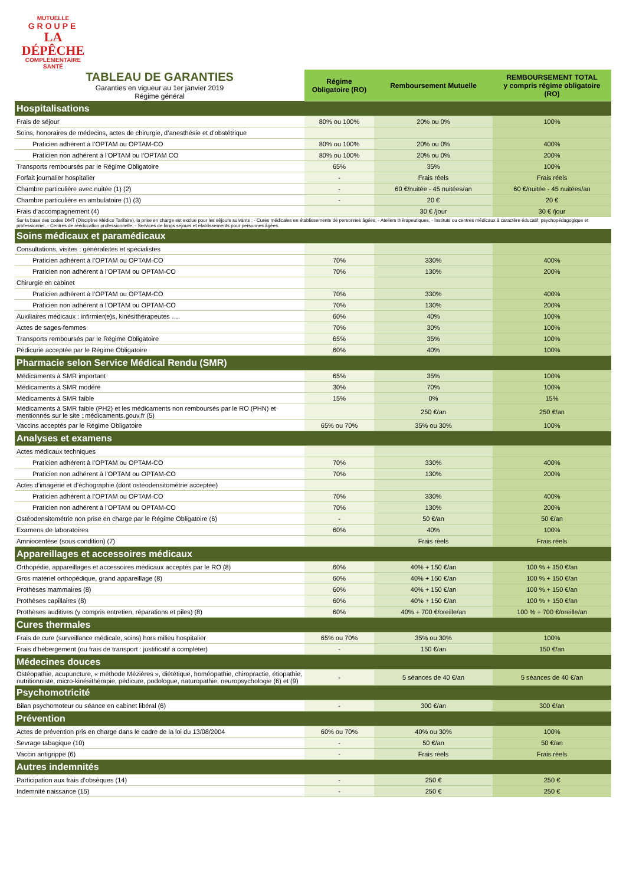MUTUELLE
GROUPE
LA DÉPÊCHE
COMPLÉMENTAIRE SANTÉ
| TABLEAU DE GARANTIES Garanties en vigueur au 1er janvier 2019 Régime général | Régime Obligatoire (RO) | Remboursement Mutuelle | REMBOURSEMENT TOTAL y compris régime obligatoire (RO) |
| Hospitalisations | | | |
| Frais de séjour | 80% ou 100% | 20% ou 0% | 100% |
| Soins, honoraires de médecins, actes de chirurgie, d’anesthésie et d’obstétrique | | | |
| Praticien adhérent à l’OPTAM ou OPTAM-CO | 80% ou 100% | 20% ou 0% | 400% |
| Praticien non adhérent à l’OPTAM ou l’OPTAM CO | 80% ou 100% | 20% ou 0% | 200% |
| Transports remboursés par le Régime Obligatoire | 65% | 35% | 100% |
| Forfait journalier hospitalier | - | Frais réels | Frais réels |
| Chambre particulière avec nuitée (1) (2) | - | 60 €/nuitée - 45 nuitées/an | 60 €/nuitée - 45 nuitées/an |
| Chambre particulière en ambulatoire (1) (3) | - | 20 € | 20 € |
| Frais d’accompagnement (4) | | 30 € /jour | 30 € /jour |
| Sur la base des codes DMT (Discipline Médico Tarifaire), la prise en charge est exclue pour les séjours suivants : - Cures médicales en établissements de personnes âgées, - Ateliers thérapeutiques, - Instituts ou centres médicaux à caractère éducatif, psychopédagogique et professionnel, - Centres de rééducation professionnelle, - Services de longs séjours et établissements pour personnes âgées. | | | |
| Soins médicaux et paramédicaux | | | |
| Consultations, visites : généralistes et spécialistes | | | |
| Praticien adhérent à l’OPTAM ou OPTAM-CO | 70% | 330% | 400% |
| Praticien non adhérent à l’OPTAM ou OPTAM-CO | 70% | 130% | 200% |
| Chirurgie en cabinet | | | |
| Praticien adhérent à l’OPTAM ou OPTAM-CO | 70% | 330% | 400% |
| Praticien non adhérent à l’OPTAM ou OPTAM-CO | 70% | 130% | 200% |
| Auxiliaires médicaux : infirmier(e)s, kinésithérapeutes …. | 60% | 40% | 100% |
| Actes de sages-femmes | 70% | 30% | 100% |
| Transports remboursés par le Régime Obligatoire | 65% | 35% | 100% |
| Pédicurie acceptée par le Régime Obligatoire | 60% | 40% | 100% |
| Pharmacie selon Service Médical Rendu (SMR) | | | |
| Médicaments à SMR important | 65% | 35% | 100% |
| Médicaments à SMR modéré | 30% | 70% | 100% |
| Médicaments à SMR faible | 15% | 0% | 15% |
| Médicaments à SMR faible (PH2) et les médicaments non remboursés par le RO (PHN) et mentionnés sur le site : médicaments.gouv.fr (5) | | 250 €/an | 250 €/an |
| Vaccins acceptés par le Régime Obligatoire | 65% ou 70% | 35% ou 30% | 100% |
| Analyses et examens | | | |
| Actes médicaux techniques | | | |
| Praticien adhérent à l’OPTAM ou OPTAM-CO | 70% | 330% | 400% |
| Praticien non adhérent à l’OPTAM ou OPTAM-CO | 70% | 130% | 200% |
| Actes d’imagerie et d’échographie (dont ostéodensitométrie acceptée) | | | |
| Praticien adhérent à l’OPTAM ou OPTAM-CO | 70% | 330% | 400% |
| Praticien non adhérent à l’OPTAM ou OPTAM-CO | 70% | 130% | 200% |
| Ostéodensitométrie non prise en charge par le Régime Obligatoire (6) | - | 50 €/an | 50 €/an |
| Examens de laboratoires | 60% | 40% | 100% |
| Amniocentèse (sous condition) (7) | | Frais réels | Frais réels |
| Appareillages et accessoires médicaux | | | |
| Orthopédie, appareillages et accessoires médicaux acceptés par le RO (8) | 60% | 40% + 150 €/an | 100 % + 150 €/an |
| Gros matériel orthopédique, grand appareillage (8) | 60% | 40% + 150 €/an | 100 % + 150 €/an |
| Prothèses mammaires (8) | 60% | 40% + 150 €/an | 100 % + 150 €/an |
| Prothèses capillaires (8) | 60% | 40% + 150 €/an | 100 % + 150 €/an |
| Prothèses auditives (y compris entretien, réparations et piles) (8) | 60% | 40% + 700 €/oreille/an | 100 % + 700 €/oreille/an |
| Cures thermales | | | |
| Frais de cure (surveillance médicale, soins) hors milieu hospitalier | 65% ou 70% | 35% ou 30% | 100% |
| Frais d’hébergement (ou frais de transport : justificatif à compléter) | - | 150 €/an | 150 €/an |
| Médecines douces | | | |
| Ostéopathie, acupuncture, « méthode Mézières », diététique, homéopathie, chiropractie, étiopathie, nutritionniste, micro-kinésithérapie, pédicure, podologue, naturopathie, neuropsychologie (6) et (9) | - | 5 séances de 40 €/an | 5 séances de 40 €/an |
| Psychomotricité | | | |
| Bilan psychomoteur ou séance en cabinet libéral (6) | - | 300 €/an | 300 €/an |
| Prévention | | | |
| Actes de prévention pris en charge dans le cadre de la loi du 13/08/2004 | 60% ou 70% | 40% ou 30% | 100% |
| Sevrage tabagique (10) | - | 50 €/an | 50 €/an |
| Vaccin antigrippe (6) | - | Frais réels | Frais réels |
| Autres indemnités | | | |
| Participation aux frais d’obsèques (14) | - | 250 € | 250 € |
| Indemnité naissance (15) | - | 250 € | 250 € |